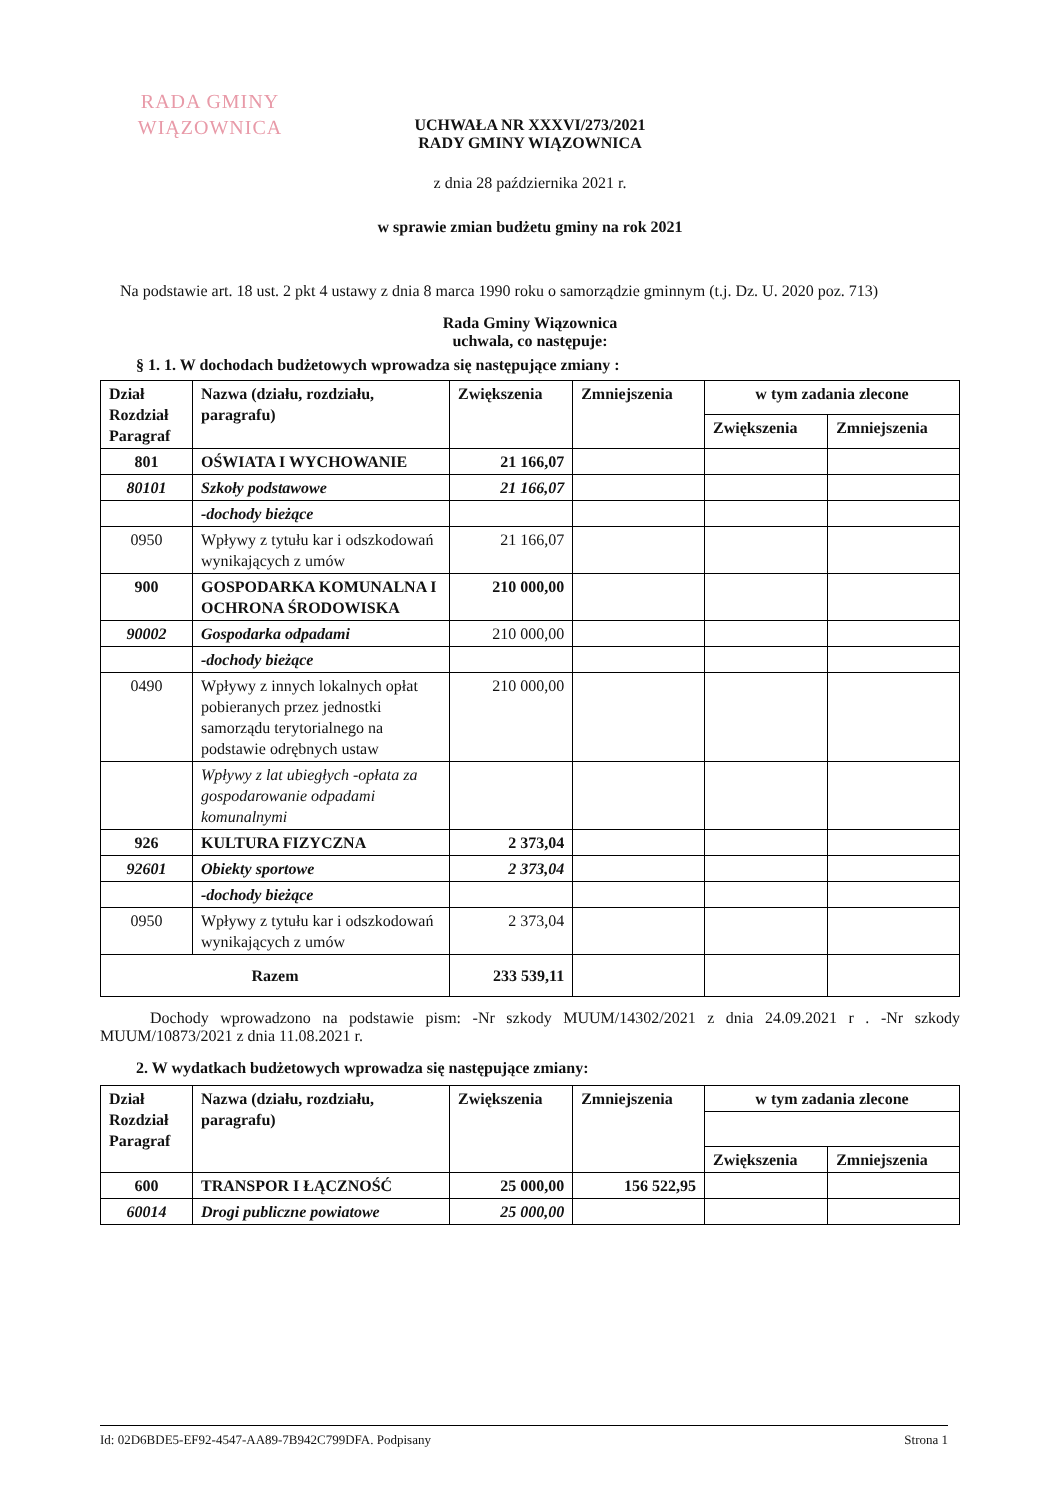RADA GMINY
WIĄZOWNICA
UCHWAŁA NR XXXVI/273/2021
RADY GMINY WIĄZOWNICA
z dnia 28 października 2021 r.
w sprawie zmian budżetu gminy na rok 2021
Na podstawie art. 18 ust. 2 pkt 4 ustawy z dnia 8 marca 1990 roku o samorządzie gminnym (t.j. Dz. U. 2020 poz. 713)
Rada Gminy Wiązownica
uchwala, co następuje:
§ 1. 1. W dochodach budżetowych wprowadza się następujące zmiany :
| Dział Rozdział Paragraf | Nazwa (działu, rozdziału, paragrafu) | Zwiększenia | Zmniejszenia | w tym zadania zlecone | |
| --- | --- | --- | --- | --- | --- |
| | | | | Zwiększenia | Zmniejszenia |
| 801 | OŚWIATA I WYCHOWANIE | 21 166,07 | | | |
| 80101 | Szkoły podstawowe | 21 166,07 | | | |
| | -dochody bieżące | | | | |
| 0950 | Wpływy z tytułu kar i odszkodowań wynikających z umów | 21 166,07 | | | |
| 900 | GOSPODARKA KOMUNALNA I OCHRONA ŚRODOWISKA | 210 000,00 | | | |
| 90002 | Gospodarka odpadami | 210 000,00 | | | |
| | -dochody bieżące | | | | |
| 0490 | Wpływy z innych lokalnych opłat pobieranych przez jednostki samorządu terytorialnego na podstawie odrębnych ustaw | 210 000,00 | | | |
| | Wpływy z lat ubiegłych -opłata za gospodarowanie odpadami komunalnymi | | | | |
| 926 | KULTURA FIZYCZNA | 2 373,04 | | | |
| 92601 | Obiekty sportowe | 2 373,04 | | | |
| | -dochody bieżące | | | | |
| 0950 | Wpływy z tytułu kar i odszkodowań wynikających z umów | 2 373,04 | | | |
| Razem | | 233 539,11 | | | |
Dochody wprowadzono na podstawie pism: -Nr szkody MUUM/14302/2021 z dnia 24.09.2021 r . -Nr szkody MUUM/10873/2021 z dnia 11.08.2021 r.
2. W wydatkach budżetowych wprowadza się następujące zmiany:
| Dział Rozdział Paragraf | Nazwa (działu, rozdziału, paragrafu) | Zwiększenia | Zmniejszenia | w tym zadania zlecone | |
| --- | --- | --- | --- | --- | --- |
| | | | | Zwiększenia | Zmniejszenia |
| 600 | TRANSPOR I ŁĄCZNOŚĆ | 25 000,00 | 156 522,95 | | |
| 60014 | Drogi publiczne powiatowe | 25 000,00 | | | |
Id: 02D6BDE5-EF92-4547-AA89-7B942C799DFA. Podpisany Strona 1